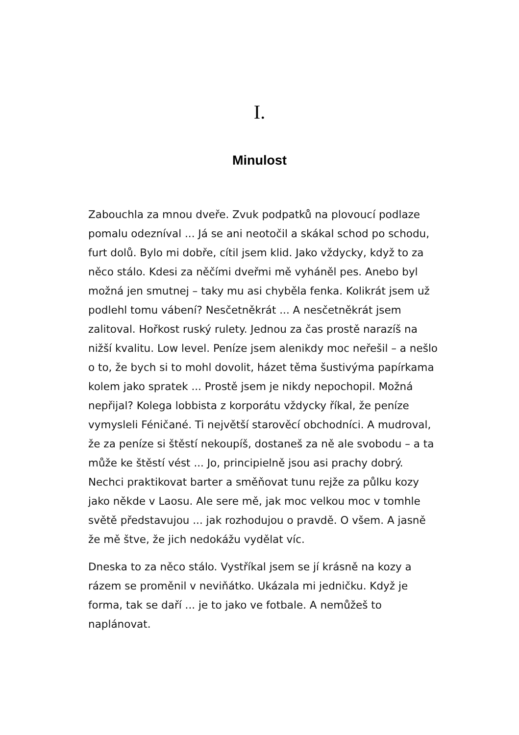I.
Minulost
Zabouchla za mnou dveře. Zvuk podpatků na plovoucí podlaze pomalu odezníval ... Já se ani neotočil a skákal schod po schodu, furt dolů. Bylo mi dobře, cítil jsem klid. Jako vždycky, když to za něco stálo. Kdesi za něčími dveřmi mě vyháněl pes. Anebo byl možná jen smutnej – taky mu asi chyběla fenka. Kolikrát jsem už podlehl tomu vábení? Nesčetněkrát ... A nesčetněkrát jsem zalitoval. Hořkost ruský rulety. Jednou za čas prostě narazíš na nižší kvalitu. Low level. Peníze jsem alenikdy moc neřešil – a nešlo o to, že bych si to mohl dovolit, házet těma šustivýma papírkama kolem jako spratek ... Prostě jsem je nikdy nepochopil. Možná nepřijal? Kolega lobbista z korporátu vždycky říkal, že peníze vymysleli Féničané. Ti největší starověcí obchodníci. A mudroval, že za peníze si štěstí nekoupíš, dostaneš za ně ale svobodu – a ta může ke štěstí vést ... Jo, principielně jsou asi prachy dobrý. Nechci praktikovat barter a směňovat tunu rejže za půlku kozy jako někde v Laosu. Ale sere mě, jak moc velkou moc v tomhle světě představujou ... jak rozhodujou o pravdě. O všem. A jasně že mě štve, že jich nedokážu vydělat víc.
Dneska to za něco stálo. Vystříkal jsem se jí krásně na kozy a rázem se proměnil v neviňátko. Ukázala mi jedničku. Když je forma, tak se daří ... je to jako ve fotbale. A nemůžeš to naplánovat.